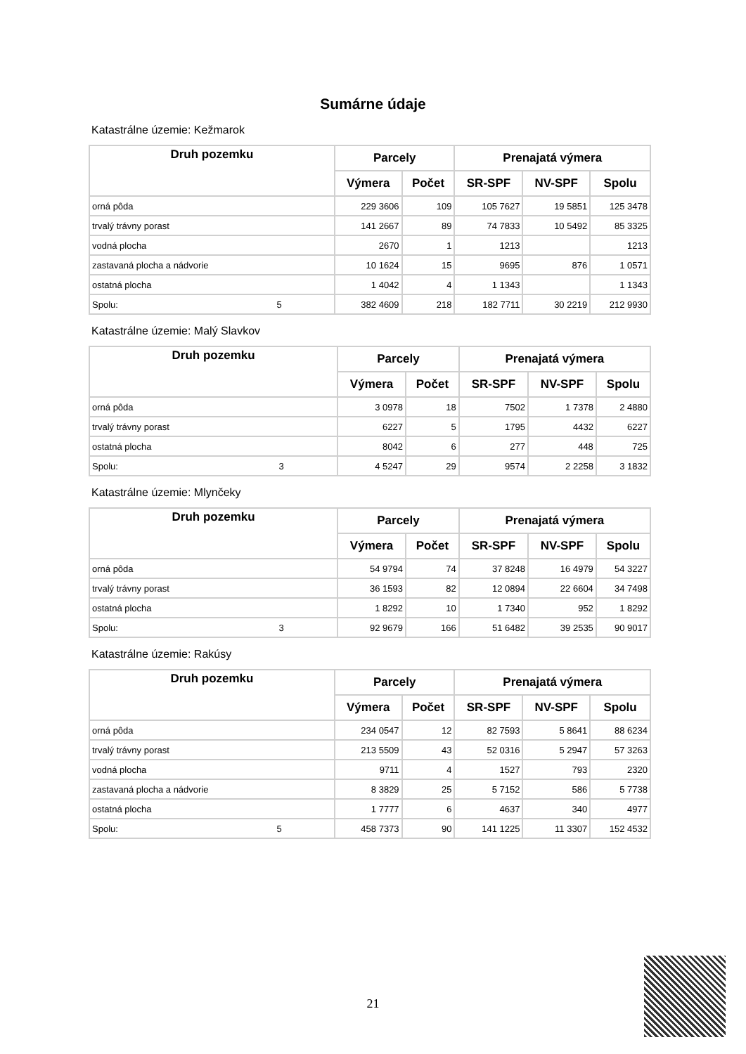Sumárne údaje
Katastrálne územie: Kežmarok
| Druh pozemku | | Parcely | | Prenajatá výmera | | |
| --- | --- | --- | --- | --- | --- | --- |
| | | Výmera | Počet | SR-SPF | NV-SPF | Spolu |
| orná pôda | | 229 3606 | 109 | 105 7627 | 19 5851 | 125 3478 |
| trvalý trávny porast | | 141 2667 | 89 | 74 7833 | 10 5492 | 85 3325 |
| vodná plocha | | 2670 | 1 | 1213 | | 1213 |
| zastavaná plocha a nádvorie | | 10 1624 | 15 | 9695 | 876 | 1 0571 |
| ostatná plocha | | 1 4042 | 4 | 1 1343 | | 1 1343 |
| Spolu: | 5 | 382 4609 | 218 | 182 7711 | 30 2219 | 212 9930 |
Katastrálne územie: Malý Slavkov
| Druh pozemku | | Parcely | | Prenajatá výmera | | |
| --- | --- | --- | --- | --- | --- | --- |
| | | Výmera | Počet | SR-SPF | NV-SPF | Spolu |
| orná pôda | | 3 0978 | 18 | 7502 | 1 7378 | 2 4880 |
| trvalý trávny porast | | 6227 | 5 | 1795 | 4432 | 6227 |
| ostatná plocha | | 8042 | 6 | 277 | 448 | 725 |
| Spolu: | 3 | 4 5247 | 29 | 9574 | 2 2258 | 3 1832 |
Katastrálne územie: Mlynčeky
| Druh pozemku | | Parcely | | Prenajatá výmera | | |
| --- | --- | --- | --- | --- | --- | --- |
| | | Výmera | Počet | SR-SPF | NV-SPF | Spolu |
| orná pôda | | 54 9794 | 74 | 37 8248 | 16 4979 | 54 3227 |
| trvalý trávny porast | | 36 1593 | 82 | 12 0894 | 22 6604 | 34 7498 |
| ostatná plocha | | 1 8292 | 10 | 1 7340 | 952 | 1 8292 |
| Spolu: | 3 | 92 9679 | 166 | 51 6482 | 39 2535 | 90 9017 |
Katastrálne územie: Rakúsy
| Druh pozemku | | Parcely | | Prenajatá výmera | | |
| --- | --- | --- | --- | --- | --- | --- |
| | | Výmera | Počet | SR-SPF | NV-SPF | Spolu |
| orná pôda | | 234 0547 | 12 | 82 7593 | 5 8641 | 88 6234 |
| trvalý trávny porast | | 213 5509 | 43 | 52 0316 | 5 2947 | 57 3263 |
| vodná plocha | | 9711 | 4 | 1527 | 793 | 2320 |
| zastavaná plocha a nádvorie | | 8 3829 | 25 | 5 7152 | 586 | 5 7738 |
| ostatná plocha | | 1 7777 | 6 | 4637 | 340 | 4977 |
| Spolu: | 5 | 458 7373 | 90 | 141 1225 | 11 3307 | 152 4532 |
21